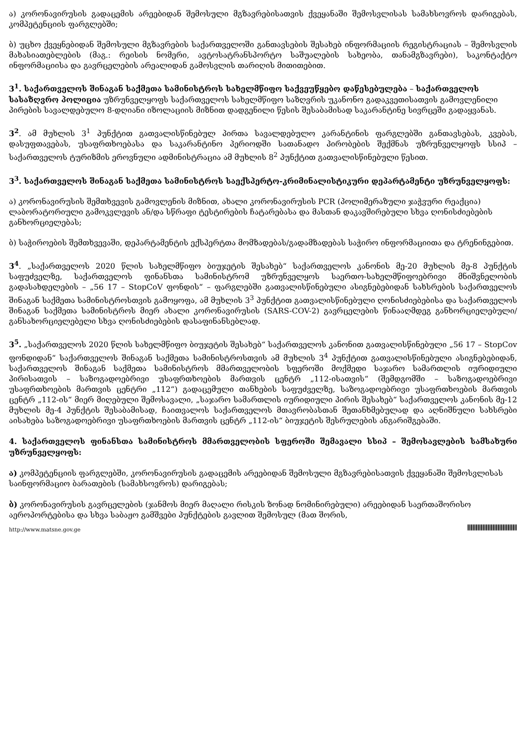ა) კორონავირუსის გადაცემის არეებიდან შემოსული მგზავრებისათვის ქვეყანაში შემოსვლისას სამახსოვროს დარიგებას, კომპეტენციის ფარგლებში;
ბ) უცხო ქვეყნებიდან შემოსული მგზავრების საქართველოში განთავსების შესახებ ინფორმაციის რეგისტრაციას – შემოსვლის მახასიათებლების (მაგ.: რეისის ნომერი, ავტოსატრანსპორტო საშუალების სახეობა, თანამგზავრები), საკონტაქტო ინფორმაციისა და გავრცელების არეალიდან გამოსვლის თარიღის მითითებით.
3<sup>1</sup>. საქართველოს შინაგან საქმეთა სამინისტროს სახელმწიფო საქვეუწყებო დაწესებულება – საქართველოს სასაზღვრო პოლიცია უზრუნველყოფს საქართველოს სახელმწიფო საზღვრის უკანონო გადაკვეთისათვის გამოვლენილი პირების სავალდებულო 8-დღიანი იზოლაციის მიზნით დადგენილი წესის შესაბამისად საკარანტინე სივრცეში გადაყვანას.
3<sup>2</sup>. ამ მუხლის 3<sup>1</sup> პუნქტით გათვალისწინებულ პირთა სავალდებულო კარანტინის ფარგლებში განთავსებას, კვებას, დასუფთავებას, უსაფრთხოებასა და საკარანტინო პერიოდში სათანადო პირობების შექმნას უზრუნველყოფს სსიპ – საქართველოს ტურიზმის ეროვნული ადმინისტრაცია ამ მუხლის 8<sup>2</sup> პუნქტით გათვალისწინებული წესით.
3<sup>3</sup>. საქართველოს შინაგან საქმეთა სამინისტროს საექსპერტო-კრიმინალისტიკური დეპარტამენტი უზრუნველყოფს:
ა) კორონავირუსის შემთხვევის გამოვლენის მიზნით, ახალი კორონავირუსის PCR (პოლიმერაზული ჯაჭვური რეაქცია) ლაბორატორიული გამოკვლევის ან/და სწრაფი ტესტირების ჩატარებასა და მასთან დაკავშირებული სხვა ღონისძიებების განხორციელებას;
ბ) საჭიროების შემთხვევაში, დეპარტამენტის ექსპერტთა მომზადებას/გადამზადებას საჭირო ინფორმაციითა და ტრენინგებით.
3<sup>4</sup>. „საქართველოს 2020 წლის სახელმწიფო ბიუჯეტის შესახებ“ საქართველოს კანონის მე-20 მუხლის მე-8 პუნქტის საფუძველზე, საქართველოს ფინანსთა სამინისტრომ უზრუნველყოს საერთო-სახელმწიფოებრივი მნიშვნელობის გადასახდელების – „56 17 – StopCoV ფონდის“ – ფარგლებში გათვალისწინებული ასიგნებებიდან სახსრების საქართველოს შინაგან საქმეთა სამინისტროსთვის გამოყოფა, ამ მუხლის 3<sup>3</sup> პუნქტით გათვალისწინებული ღონისძიებებისა და საქართველოს შინაგან საქმეთა სამინისტროს მიერ ახალი კორონავირუსის (SARS-COV-2) გავრცელების წინააღმდეგ განხორციელებული/განსახორციელებელი სხვა ღონისძიებების დასაფინანსებლად.
3<sup>5</sup>. „საქართველოს 2020 წლის სახელმწიფო ბიუჯეტის შესახებ“ საქართველოს კანონით გათვალისწინებული „56 17 – StopCov ფონდიდან“ საქართველოს შინაგან საქმეთა სამინისტროსთვის ამ მუხლის 3<sup>4</sup> პუნქტით გათვალისწინებული ასიგნებებიდან, საქართველოს შინაგან საქმეთა სამინისტროს მმართველობის სფეროში მოქმედი საჯარო სამართლის იურიდიული პირისათვის – საზოგადოებრივი უსაფრთხოების მართვის ცენტრ „112-ისათვის“ (შემდგომში – საზოგადოებრივი უსაფრთხოების მართვის ცენტრი „112“) გადაცემული თანხების საფუძველზე, საზოგადოებრივი უსაფრთხოების მართვის ცენტრ „112-ის“ მიერ მიღებული შემოსავალი, „საჯარო სამართლის იურიდიული პირის შესახებ“ საქართველოს კანონის მე-12 მუხლის მე-4 პუნქტის შესაბამისად, ჩაითვალოს საქართველოს მთავრობასთან შეთანხმებულად და აღნიშნული სახსრები აისახება საზოგადოებრივი უსაფრთხოების მართვის ცენტრ „112-ის“ ბიუჯეტის შესრულების ანგარიშგებაში.
4. საქართველოს ფინანსთა სამინისტროს მმართველობის სფეროში შემავალი სსიპ – შემოსავლების სამსახური უზრუნველყოფს:
ა) კომპეტენციის ფარგლებში, კორონავირუსის გადაცემის არეებიდან შემოსული მგზავრებისათვის ქვეყანაში შემოსვლისას საინფორმაციო ბარათების (სამახსოვროს) დარიგებას;
ბ) კორონავირუსის გავრცელების (ჯანმოს მიერ მაღალი რისკის ზონად ნომინირებული) არეებიდან საერთაშორისო აეროპორტებისა და სხვა საბაჟო გამშვები პუნქტების გავლით შემოსულ (მათ შორის,
http://www.matsne.gov.ge